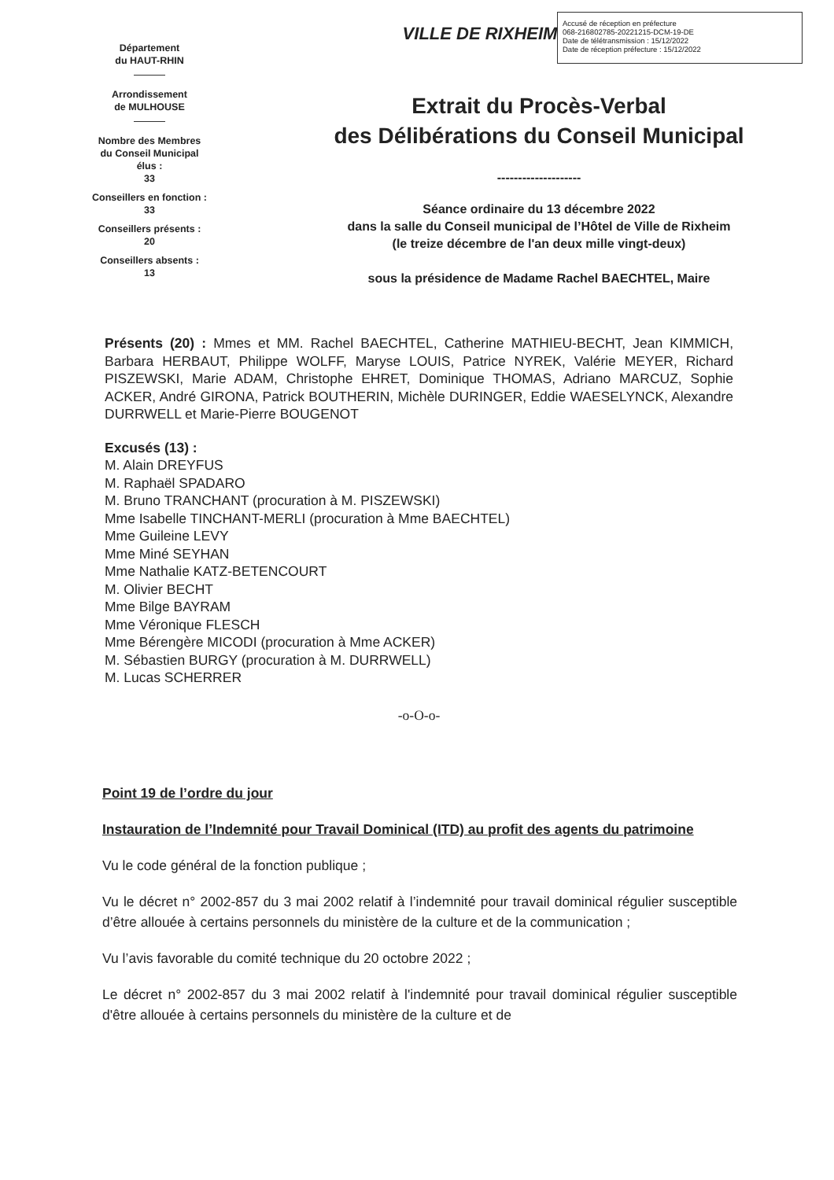Accusé de réception en préfecture
068-216802785-20221215-DCM-19-DE
Date de télétransmission : 15/12/2022
Date de réception préfecture : 15/12/2022
Département
du HAUT-RHIN
Arrondissement
de MULHOUSE
Nombre des Membres
du Conseil Municipal
élus :
33
Conseillers en fonction :
33
Conseillers présents :
20
Conseillers absents :
13
VILLE DE RIXHEIM
Extrait du Procès-Verbal
des Délibérations du Conseil Municipal
--------------------
Séance ordinaire du 13 décembre 2022
dans la salle du Conseil municipal de l’Hôtel de Ville de Rixheim
(le treize décembre de l'an deux mille vingt-deux)
sous la présidence de Madame Rachel BAECHTEL, Maire
Présents (20) : Mmes et MM. Rachel BAECHTEL, Catherine MATHIEU-BECHT, Jean KIMMICH, Barbara HERBAUT, Philippe WOLFF, Maryse LOUIS, Patrice NYREK, Valérie MEYER, Richard PISZEWSKI, Marie ADAM, Christophe EHRET, Dominique THOMAS, Adriano MARCUZ, Sophie ACKER, André GIRONA, Patrick BOUTHERIN, Michèle DURINGER, Eddie WAESELYNCK, Alexandre DURRWELL et Marie-Pierre BOUGENOT
Excusés (13) :
M. Alain DREYFUS
M. Raphaël SPADARO
M. Bruno TRANCHANT (procuration à M. PISZEWSKI)
Mme Isabelle TINCHANT-MERLI (procuration à Mme BAECHTEL)
Mme Guileine LEVY
Mme Miné SEYHAN
Mme Nathalie KATZ-BETENCOURT
M. Olivier BECHT
Mme Bilge BAYRAM
Mme Véronique FLESCH
Mme Bérengère MICODI (procuration à Mme ACKER)
M. Sébastien BURGY (procuration à M. DURRWELL)
M. Lucas SCHERRER
-o-O-o-
Point 19 de l’ordre du jour
Instauration de l’Indemnité pour Travail Dominical (ITD) au profit des agents du patrimoine
Vu le code général de la fonction publique ;
Vu le décret n° 2002-857 du 3 mai 2002 relatif à l’indemnité pour travail dominical régulier susceptible d’être allouée à certains personnels du ministère de la culture et de la communication ;
Vu l’avis favorable du comité technique du 20 octobre 2022 ;
Le décret n° 2002-857 du 3 mai 2002 relatif à l'indemnité pour travail dominical régulier susceptible d'être allouée à certains personnels du ministère de la culture et de